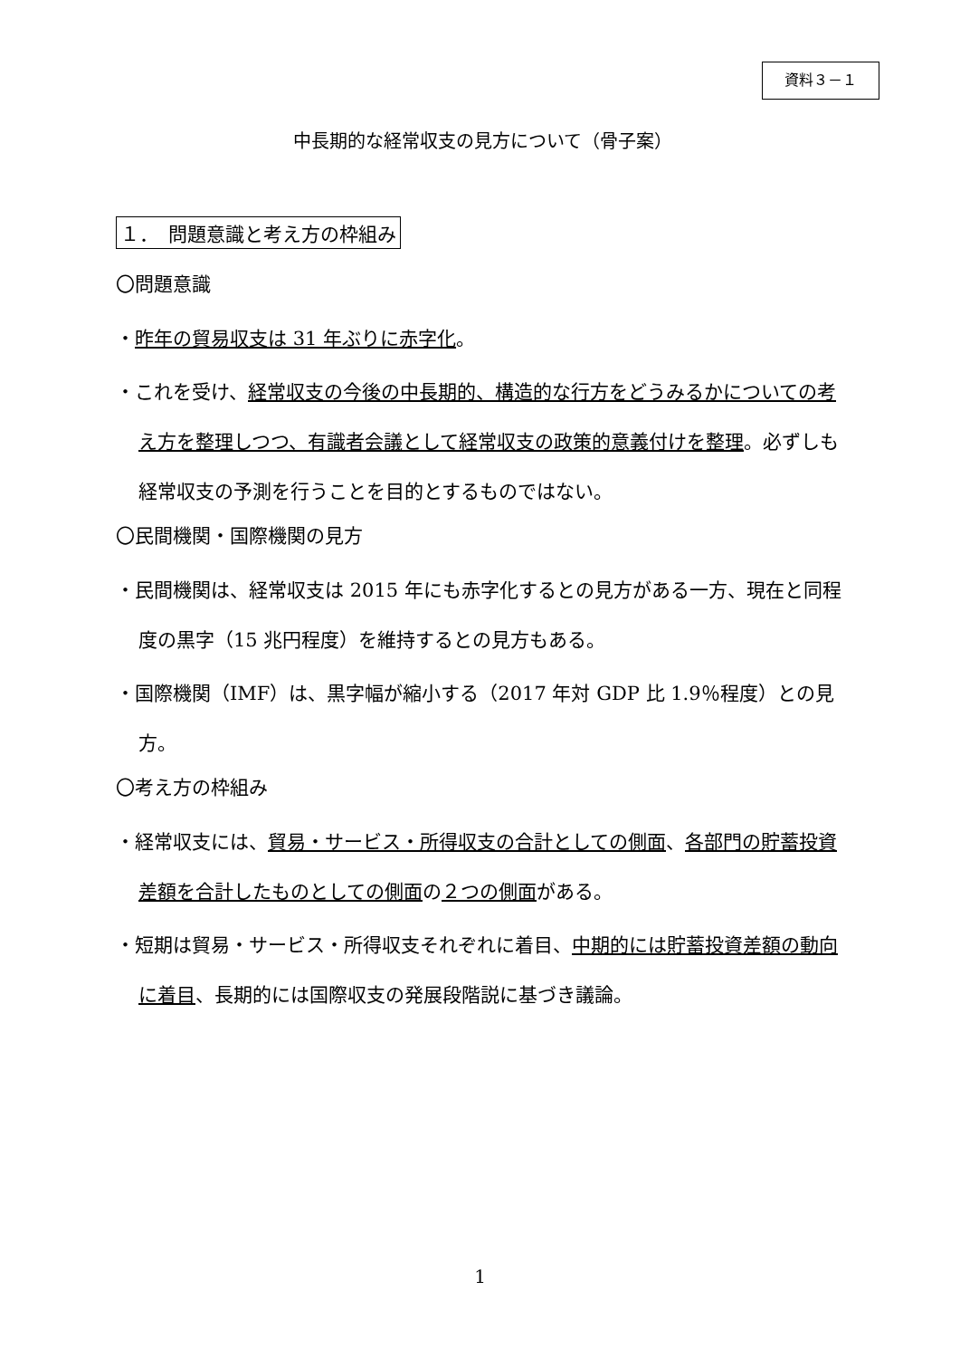資料３－１
中長期的な経常収支の見方について（骨子案）
１．　問題意識と考え方の枠組み
〇問題意識
・昨年の貿易収支は 31 年ぶりに赤字化。
・これを受け、経常収支の今後の中長期的、構造的な行方をどうみるかについての考え方を整理しつつ、有識者会議として経常収支の政策的意義付けを整理。必ずしも経常収支の予測を行うことを目的とするものではない。
〇民間機関・国際機関の見方
・民間機関は、経常収支は 2015 年にも赤字化するとの見方がある一方、現在と同程度の黒字（15 兆円程度）を維持するとの見方もある。
・国際機関（IMF）は、黒字幅が縮小する（2017 年対 GDP 比 1.9％程度）との見方。
〇考え方の枠組み
・経常収支には、貿易・サービス・所得収支の合計としての側面、各部門の貯蓄投資差額を合計したものとしての側面の２つの側面がある。
・短期は貿易・サービス・所得収支それぞれに着目、中期的には貯蓄投資差額の動向に着目、長期的には国際収支の発展段階説に基づき議論。
1